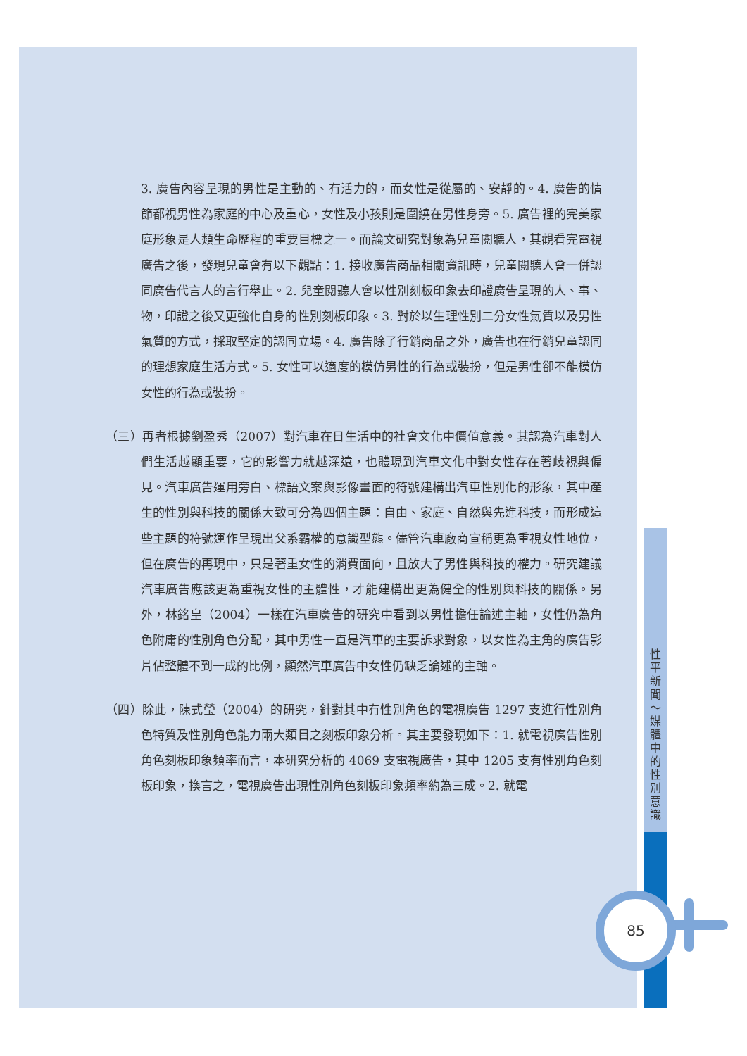3. 廣告內容呈現的男性是主動的、有活力的，而女性是從屬的、安靜的。4. 廣告的情節都視男性為家庭的中心及重心，女性及小孩則是圍繞在男性身旁。5. 廣告裡的完美家庭形象是人類生命歷程的重要目標之一。而論文研究對象為兒童閱聽人，其觀看完電視廣告之後，發現兒童會有以下觀點：1. 接收廣告商品相關資訊時，兒童閱聽人會一併認同廣告代言人的言行舉止。2. 兒童閱聽人會以性別刻板印象去印證廣告呈現的人、事、物，印證之後又更強化自身的性別刻板印象。3. 對於以生理性別二分女性氣質以及男性氣質的方式，採取堅定的認同立場。4. 廣告除了行銷商品之外，廣告也在行銷兒童認同的理想家庭生活方式。5. 女性可以適度的模仿男性的行為或裝扮，但是男性卻不能模仿女性的行為或裝扮。
（三）再者根據劉盈秀（2007）對汽車在日生活中的社會文化中價值意義。其認為汽車對人們生活越顯重要，它的影響力就越深遠，也體現到汽車文化中對女性存在著歧視與偏見。汽車廣告運用旁白、標語文案與影像畫面的符號建構出汽車性別化的形象，其中產生的性別與科技的關係大致可分為四個主題：自由、家庭、自然與先進科技，而形成這些主題的符號運作呈現出父系霸權的意識型態。儘管汽車廠商宣稱更為重視女性地位，但在廣告的再現中，只是著重女性的消費面向，且放大了男性與科技的權力。研究建議汽車廣告應該更為重視女性的主體性，才能建構出更為健全的性別與科技的關係。另外，林銘皇（2004）一樣在汽車廣告的研究中看到以男性擔任論述主軸，女性仍為角色附庸的性別角色分配，其中男性一直是汽車的主要訴求對象，以女性為主角的廣告影片佔整體不到一成的比例，顯然汽車廣告中女性仍缺乏論述的主軸。
（四）除此，陳式瑩（2004）的研究，針對其中有性別角色的電視廣告 1297 支進行性別角色特質及性別角色能力兩大類目之刻板印象分析。其主要發現如下：1. 就電視廣告性別角色刻板印象頻率而言，本研究分析的 4069 支電視廣告，其中 1205 支有性別角色刻板印象，換言之，電視廣告出現性別角色刻板印象頻率約為三成。2. 就電
性平新聞～媒體中的性別意識
85